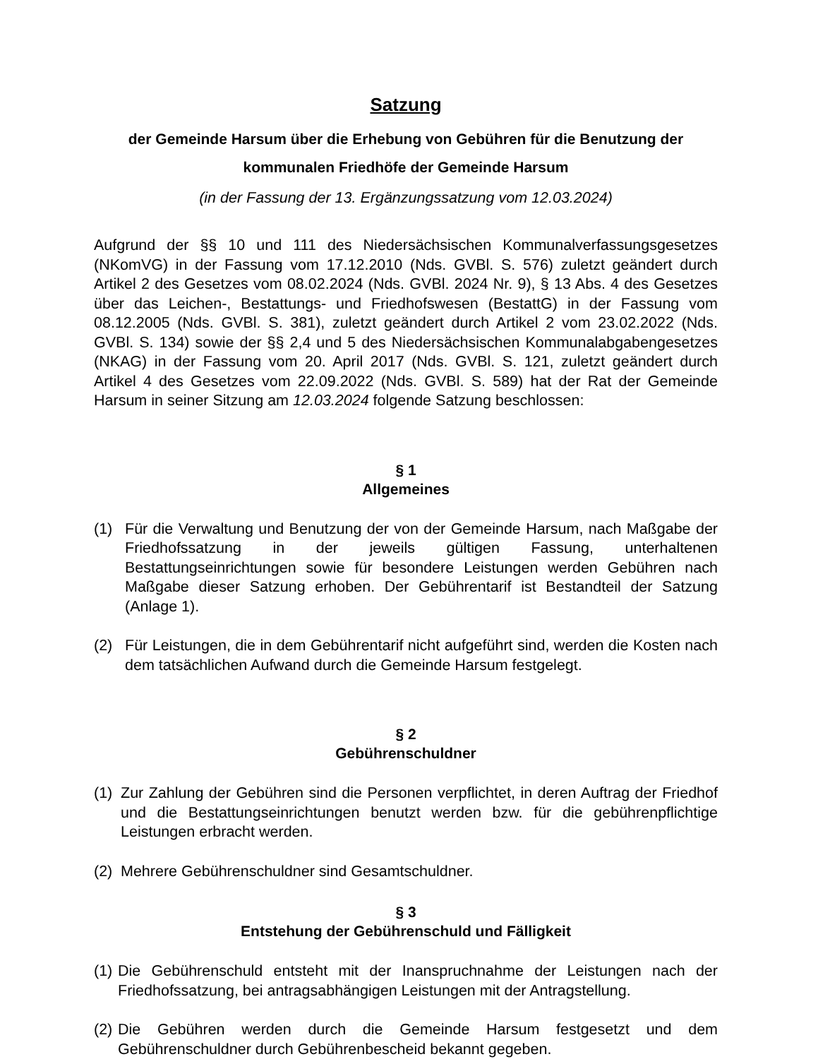Satzung
der Gemeinde Harsum über die Erhebung von Gebühren für die Benutzung der kommunalen Friedhöfe der Gemeinde Harsum
(in der Fassung der 13. Ergänzungssatzung vom 12.03.2024)
Aufgrund der §§ 10 und 111 des Niedersächsischen Kommunalverfassungsgesetzes (NKomVG) in der Fassung vom 17.12.2010 (Nds. GVBl. S. 576) zuletzt geändert durch Artikel 2 des Gesetzes vom 08.02.2024 (Nds. GVBl. 2024 Nr. 9), § 13 Abs. 4 des Gesetzes über das Leichen-, Bestattungs- und Friedhofswesen (BestattG) in der Fassung vom 08.12.2005 (Nds. GVBl. S. 381), zuletzt geändert durch Artikel 2 vom 23.02.2022 (Nds. GVBl. S. 134) sowie der §§ 2,4 und 5 des Niedersächsischen Kommunalabgabengesetzes (NKAG) in der Fassung vom 20. April 2017 (Nds. GVBl. S. 121, zuletzt geändert durch Artikel 4 des Gesetzes vom 22.09.2022 (Nds. GVBl. S. 589) hat der Rat der Gemeinde Harsum in seiner Sitzung am 12.03.2024 folgende Satzung beschlossen:
§ 1
Allgemeines
(1) Für die Verwaltung und Benutzung der von der Gemeinde Harsum, nach Maßgabe der Friedhofssatzung in der jeweils gültigen Fassung, unterhaltenen Bestattungseinrichtungen sowie für besondere Leistungen werden Gebühren nach Maßgabe dieser Satzung erhoben. Der Gebührentarif ist Bestandteil der Satzung (Anlage 1).
(2) Für Leistungen, die in dem Gebührentarif nicht aufgeführt sind, werden die Kosten nach dem tatsächlichen Aufwand durch die Gemeinde Harsum festgelegt.
§ 2
Gebührenschuldner
(1) Zur Zahlung der Gebühren sind die Personen verpflichtet, in deren Auftrag der Friedhof und die Bestattungseinrichtungen benutzt werden bzw. für die gebührenpflichtige Leistungen erbracht werden.
(2) Mehrere Gebührenschuldner sind Gesamtschuldner.
§ 3
Entstehung der Gebührenschuld und Fälligkeit
(1) Die Gebührenschuld entsteht mit der Inanspruchnahme der Leistungen nach der Friedhofssatzung, bei antragsabhängigen Leistungen mit der Antragstellung.
(2) Die Gebühren werden durch die Gemeinde Harsum festgesetzt und dem Gebührenschuldner durch Gebührenbescheid bekannt gegeben.